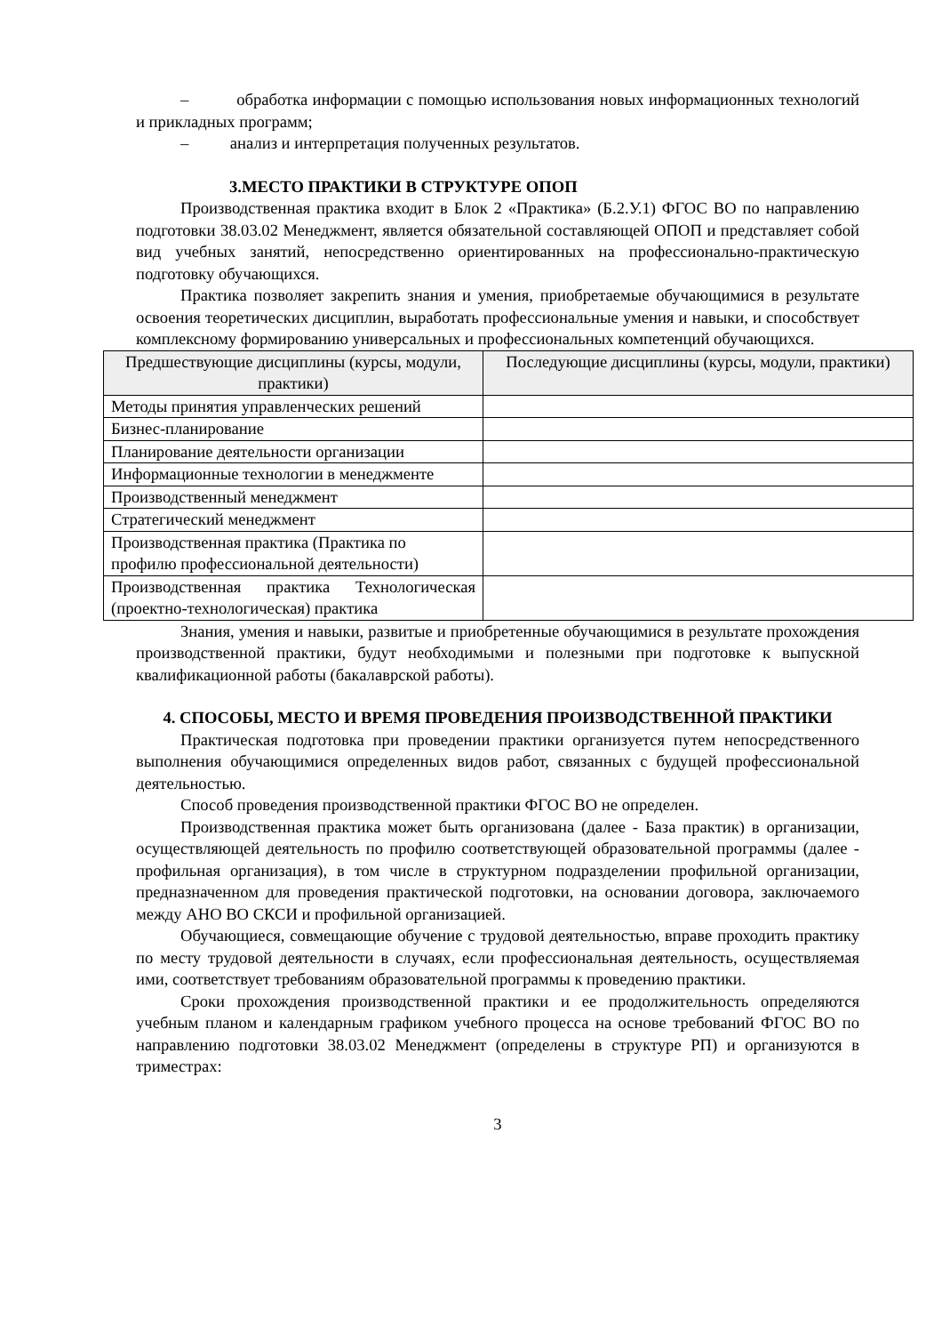– обработка информации с помощью использования новых информационных технологий и прикладных программ;
– анализ и интерпретация полученных результатов.
3.МЕСТО ПРАКТИКИ В СТРУКТУРЕ ОПОП
Производственная практика входит в Блок 2 «Практика» (Б.2.У.1) ФГОС ВО по направлению подготовки 38.03.02 Менеджмент, является обязательной составляющей ОПОП и представляет собой вид учебных занятий, непосредственно ориентированных на профессионально-практическую подготовку обучающихся.
Практика позволяет закрепить знания и умения, приобретаемые обучающимися в результате освоения теоретических дисциплин, выработать профессиональные умения и навыки, и способствует комплексному формированию универсальных и профессиональных компетенций обучающихся.
| Предшествующие дисциплины (курсы, модули, практики) | Последующие дисциплины (курсы, модули, практики) |
| --- | --- |
| Методы принятия управленческих решений | |
| Бизнес-планирование | |
| Планирование деятельности организации | |
| Информационные технологии в менеджменте | |
| Производственный менеджмент | |
| Стратегический менеджмент | |
| Производственная практика (Практика по профилю профессиональной деятельности) | |
| Производственная практика Технологическая (проектно-технологическая) практика | |
Знания, умения и навыки, развитые и приобретенные обучающимися в результате прохождения производственной практики, будут необходимыми и полезными при подготовке к выпускной квалификационной работы (бакалаврской работы).
4. СПОСОБЫ, МЕСТО И ВРЕМЯ ПРОВЕДЕНИЯ ПРОИЗВОДСТВЕННОЙ ПРАКТИКИ
Практическая подготовка при проведении практики организуется путем непосредственного выполнения обучающимися определенных видов работ, связанных с будущей профессиональной деятельностью.
Способ проведения производственной практики ФГОС ВО не определен.
Производственная практика может быть организована (далее - База практик) в организации, осуществляющей деятельность по профилю соответствующей образовательной программы (далее - профильная организация), в том числе в структурном подразделении профильной организации, предназначенном для проведения практической подготовки, на основании договора, заключаемого между АНО ВО СКСИ и профильной организацией.
Обучающиеся, совмещающие обучение с трудовой деятельностью, вправе проходить практику по месту трудовой деятельности в случаях, если профессиональная деятельность, осуществляемая ими, соответствует требованиям образовательной программы к проведению практики.
Сроки прохождения производственной практики и ее продолжительность определяются учебным планом и календарным графиком учебного процесса на основе требований ФГОС ВО по направлению подготовки 38.03.02 Менеджмент (определены в структуре РП) и организуются в триместрах:
3